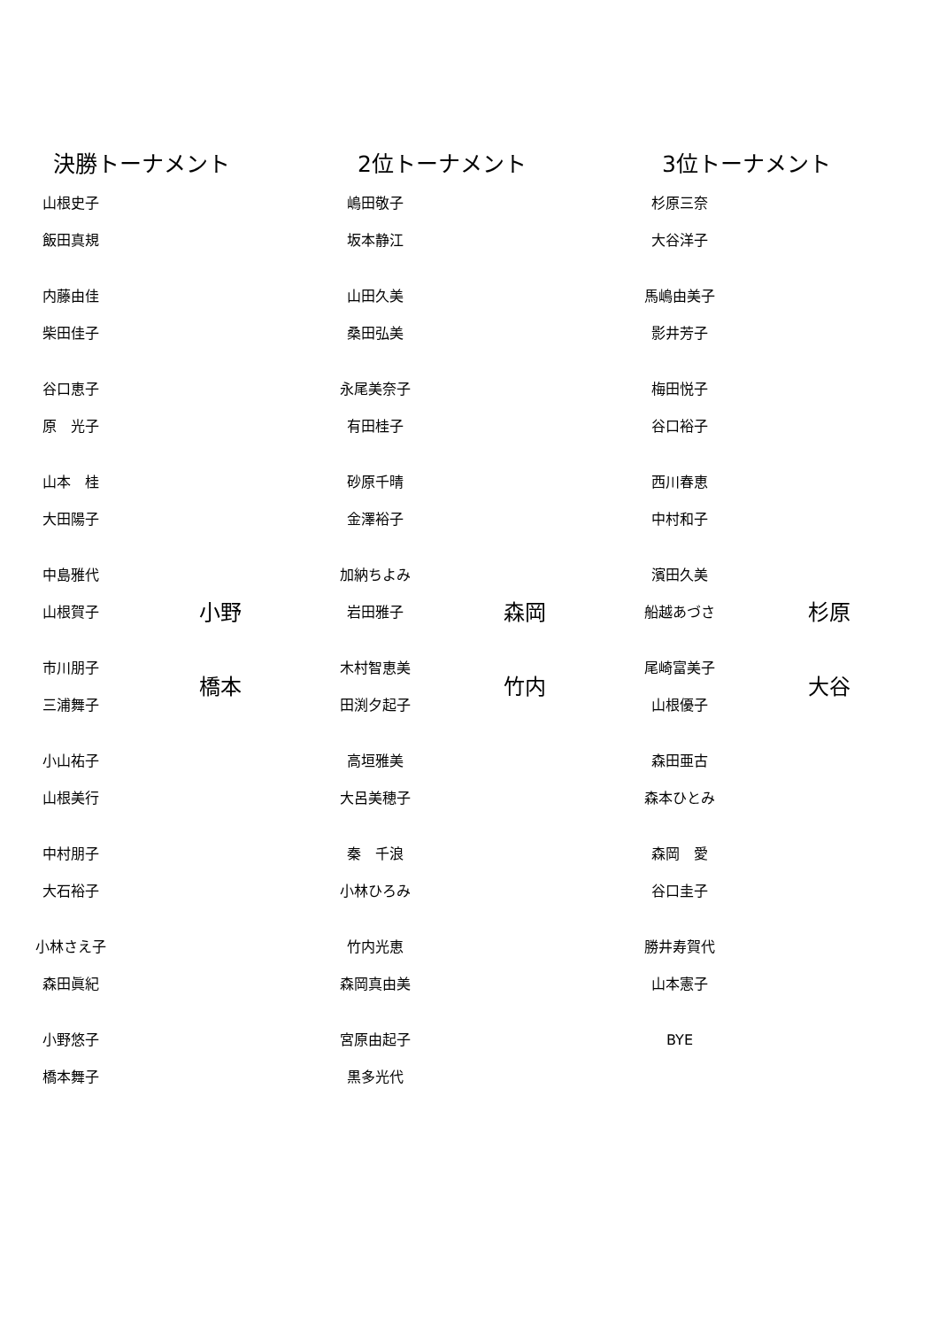決勝トーナメント
山根史子
飯田真規
内藤由佳
柴田佳子
谷口恵子
原　光子
山本　桂
大田陽子
中島雅代
山根賀子
市川朋子
三浦舞子
小山祐子
山根美行
中村朋子
大石裕子
小林さえ子
森田眞紀
小野悠子
橋本舞子
小野
橋本
2位トーナメント
嶋田敬子
坂本静江
山田久美
桑田弘美
永尾美奈子
有田桂子
砂原千晴
金澤裕子
加納ちよみ
岩田雅子
木村智恵美
田渕夕起子
高垣雅美
大呂美穂子
秦　千浪
小林ひろみ
竹内光恵
森岡真由美
宮原由起子
黒多光代
森岡
竹内
3位トーナメント
杉原三奈
大谷洋子
馬嶋由美子
影井芳子
梅田悦子
谷口裕子
西川春恵
中村和子
濱田久美
船越あづさ
尾崎富美子
山根優子
森田亜古
森本ひとみ
森岡　愛
谷口圭子
勝井寿賀代
山本憲子
BYE
杉原
大谷